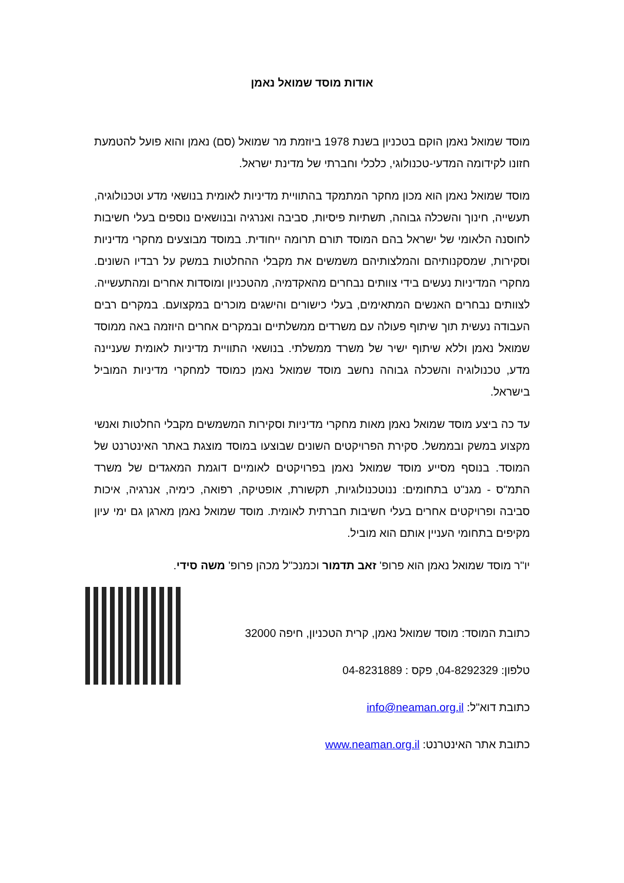אודות מוסד שמואל נאמן
מוסד שמואל נאמן הוקם בטכניון בשנת 1978 ביוזמת מר שמואל (סם) נאמן והוא פועל להטמעת חזונו לקידומה המדעי-טכנולוגי, כלכלי וחברתי של מדינת ישראל.
מוסד שמואל נאמן הוא מכון מחקר המתמקד בהתוויית מדיניות לאומית בנושאי מדע וטכנולוגיה, תעשייה, חינוך והשכלה גבוהה, תשתיות פיסיות, סביבה ואנרגיה ובנושאים נוספים בעלי חשיבות לחוסנה הלאומי של ישראל בהם המוסד תורם תרומה ייחודית. במוסד מבוצעים מחקרי מדיניות וסקירות, שמסקנותיהם והמלצותיהם משמשים את מקבלי ההחלטות במשק על רבדיו השונים. מחקרי המדיניות נעשים בידי צוותים נבחרים מהאקדמיה, מהטכניון ומוסדות אחרים ומהתעשייה. לצוותים נבחרים האנשים המתאימים, בעלי כישורים והישגים מוכרים במקצועם. במקרים רבים העבודה נעשית תוך שיתוף פעולה עם משרדים ממשלתיים ובמקרים אחרים היוזמה באה ממוסד שמואל נאמן וללא שיתוף ישיר של משרד ממשלתי. בנושאי התוויית מדיניות לאומית שעניינה מדע, טכנולוגיה והשכלה גבוהה נחשב מוסד שמואל נאמן כמוסד למחקרי מדיניות המוביל בישראל.
עד כה ביצע מוסד שמואל נאמן מאות מחקרי מדיניות וסקירות המשמשים מקבלי החלטות ואנשי מקצוע במשק ובממשל. סקירת הפרויקטים השונים שבוצעו במוסד מוצגת באתר האינטרנט של המוסד. בנוסף מסייע מוסד שמואל נאמן בפרויקטים לאומיים דוגמת המאגדים של משרד התמ"ס - מגנ"ט בתחומים: ננוטכנולוגיות, תקשורת, אופטיקה, רפואה, כימיה, אנרגיה, איכות סביבה ופרויקטים אחרים בעלי חשיבות חברתית לאומית. מוסד שמואל נאמן מארגן גם ימי עיון מקיפים בתחומי העניין אותם הוא מוביל.
יו"ר מוסד שמואל נאמן הוא פרופ' זאב תדמור וכמנכ"ל מכהן פרופ' משה סידי.
כתובת המוסד: מוסד שמואל נאמן, קרית הטכניון, חיפה 32000
טלפון: 04-8292329, פקס : 04-8231889
כתובת דוא"ל: info@neaman.org.il
כתובת אתר האינטרנט: www.neaman.org.il